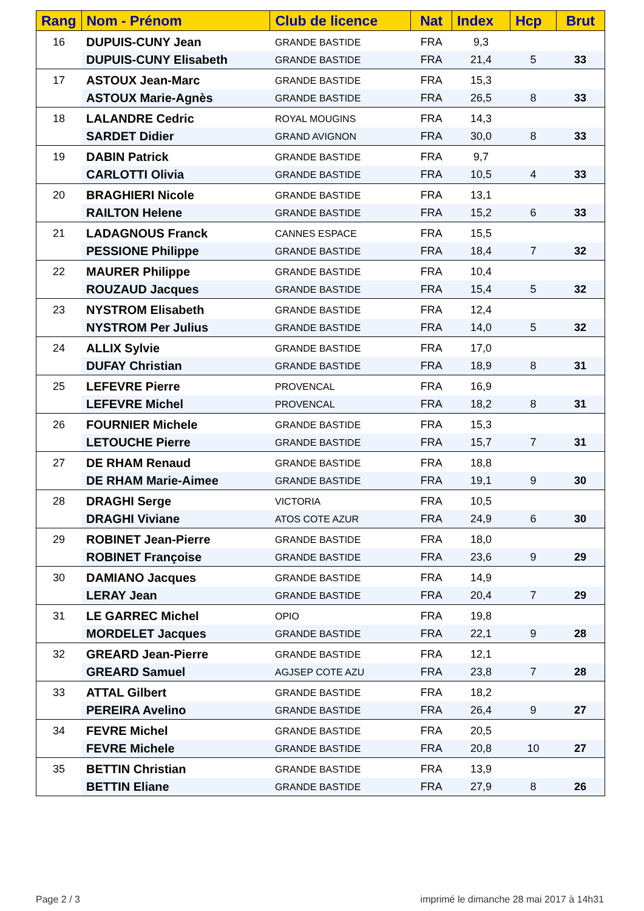| Rang | Nom - Prénom | Club de licence | Nat | Index | Hcp | Brut |
| --- | --- | --- | --- | --- | --- | --- |
| 16 | DUPUIS-CUNY Jean | GRANDE BASTIDE | FRA | 9,3 | | |
| | DUPUIS-CUNY Elisabeth | GRANDE BASTIDE | FRA | 21,4 | 5 | 33 |
| 17 | ASTOUX Jean-Marc | GRANDE BASTIDE | FRA | 15,3 | | |
| | ASTOUX Marie-Agnès | GRANDE BASTIDE | FRA | 26,5 | 8 | 33 |
| 18 | LALANDRE Cedric | ROYAL MOUGINS | FRA | 14,3 | | |
| | SARDET Didier | GRAND AVIGNON | FRA | 30,0 | 8 | 33 |
| 19 | DABIN Patrick | GRANDE BASTIDE | FRA | 9,7 | | |
| | CARLOTTI Olivia | GRANDE BASTIDE | FRA | 10,5 | 4 | 33 |
| 20 | BRAGHIERI Nicole | GRANDE BASTIDE | FRA | 13,1 | | |
| | RAILTON Helene | GRANDE BASTIDE | FRA | 15,2 | 6 | 33 |
| 21 | LADAGNOUS Franck | CANNES ESPACE | FRA | 15,5 | | |
| | PESSIONE Philippe | GRANDE BASTIDE | FRA | 18,4 | 7 | 32 |
| 22 | MAURER Philippe | GRANDE BASTIDE | FRA | 10,4 | | |
| | ROUZAUD Jacques | GRANDE BASTIDE | FRA | 15,4 | 5 | 32 |
| 23 | NYSTROM Elisabeth | GRANDE BASTIDE | FRA | 12,4 | | |
| | NYSTROM Per Julius | GRANDE BASTIDE | FRA | 14,0 | 5 | 32 |
| 24 | ALLIX Sylvie | GRANDE BASTIDE | FRA | 17,0 | | |
| | DUFAY Christian | GRANDE BASTIDE | FRA | 18,9 | 8 | 31 |
| 25 | LEFEVRE Pierre | PROVENCAL | FRA | 16,9 | | |
| | LEFEVRE Michel | PROVENCAL | FRA | 18,2 | 8 | 31 |
| 26 | FOURNIER Michele | GRANDE BASTIDE | FRA | 15,3 | | |
| | LETOUCHE Pierre | GRANDE BASTIDE | FRA | 15,7 | 7 | 31 |
| 27 | DE RHAM Renaud | GRANDE BASTIDE | FRA | 18,8 | | |
| | DE RHAM Marie-Aimee | GRANDE BASTIDE | FRA | 19,1 | 9 | 30 |
| 28 | DRAGHI Serge | VICTORIA | FRA | 10,5 | | |
| | DRAGHI Viviane | ATOS COTE AZUR | FRA | 24,9 | 6 | 30 |
| 29 | ROBINET Jean-Pierre | GRANDE BASTIDE | FRA | 18,0 | | |
| | ROBINET Françoise | GRANDE BASTIDE | FRA | 23,6 | 9 | 29 |
| 30 | DAMIANO Jacques | GRANDE BASTIDE | FRA | 14,9 | | |
| | LERAY Jean | GRANDE BASTIDE | FRA | 20,4 | 7 | 29 |
| 31 | LE GARREC Michel | OPIO | FRA | 19,8 | | |
| | MORDELET Jacques | GRANDE BASTIDE | FRA | 22,1 | 9 | 28 |
| 32 | GREARD Jean-Pierre | GRANDE BASTIDE | FRA | 12,1 | | |
| | GREARD Samuel | AGJSEP COTE AZU | FRA | 23,8 | 7 | 28 |
| 33 | ATTAL Gilbert | GRANDE BASTIDE | FRA | 18,2 | | |
| | PEREIRA Avelino | GRANDE BASTIDE | FRA | 26,4 | 9 | 27 |
| 34 | FEVRE Michel | GRANDE BASTIDE | FRA | 20,5 | | |
| | FEVRE Michele | GRANDE BASTIDE | FRA | 20,8 | 10 | 27 |
| 35 | BETTIN Christian | GRANDE BASTIDE | FRA | 13,9 | | |
| | BETTIN Eliane | GRANDE BASTIDE | FRA | 27,9 | 8 | 26 |
Page 2 / 3
imprimé le dimanche 28 mai 2017 à 14h31